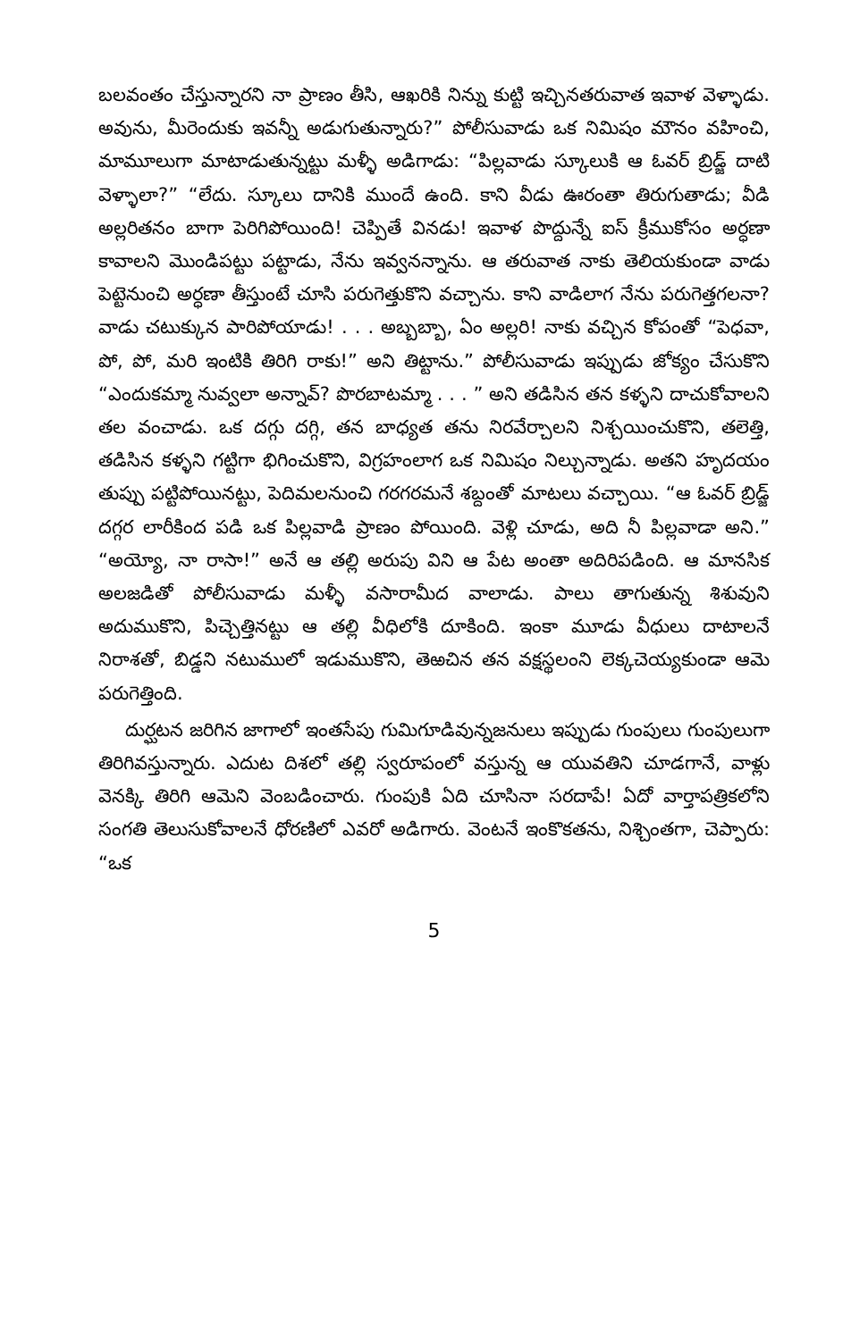బలవంతం చేస్తున్నారని నా ప్రాణం తీసి, ఆఖరికి నిన్ను కుట్టి ఇచ్చినతరువాత ఇవాళ వెళ్ళాడు. అవును, మీరెందుకు ఇవన్నీ అడుగుతున్నారు?” పోలీసువాడు ఒక నిమిషం మౌనం వహించి, మామూలుగా మాటాడుతున్నట్టు మళ్ళీ అడిగాడు: “పిల్లవాడు స్కూలుకి ఆ ఓవర్ బ్రిడ్జ్ దాటి వెళ్ళాలా?” “లేదు. స్కూలు దానికి ముందే ఉంది. కాని వీడు ఊరంతా తిరుగుతాడు; వీడి అల్లరితనం బాగా పెరిగిపోయింది! చెప్పితే వినడు! ఇవాళ పొద్దున్నే ఐస్ క్రీముకోసం అర్ధణా కావాలని మొండిపట్టు పట్టాడు, నేను ఇవ్వనన్నాను. ఆ తరువాత నాకు తెలియకుండా వాడు పెట్టెనుంచి అర్ధణా తీస్తుంటే చూసి పరుగెత్తుకొని వచ్చాను. కాని వాడిలాగ నేను పరుగెత్తగలనా? వాడు చటుక్కున పారిపోయాడు! . . . అబ్బబ్బా, ఏం అల్లరి! నాకు వచ్చిన కోపంతో “పెధవా, పో, పో, మరి ఇంటికి తిరిగి రాకు!” అని తిట్టాను.” పోలీసువాడు ఇప్పుడు జోక్యం చేసుకొని “ఎందుకమ్మా నువ్వలా అన్నావ్? పొరబాటమ్మా . . . ” అని తడిసిన తన కళ్ళని దాచుకోవాలని తల వంచాడు. ఒక దగ్గు దగ్గి, తన బాధ్యత తను నిరవేర్చాలని నిశ్చయించుకొని, తలెత్తి, తడిసిన కళ్ళని గట్టిగా భిగించుకొని, విగ్రహంలాగ ఒక నిమిషం నిల్చున్నాడు. అతని హృదయం తుప్పు పట్టిపోయినట్టు, పెదిమలనుంచి గరగరమనే శబ్దంతో మాటలు వచ్చాయి. “ఆ ఓవర్ బ్రిడ్జ్ దగ్గర లారీకింద పడి ఒక పిల్లవాడి ప్రాణం పోయింది. వెళ్లి చూడు, అది నీ పిల్లవాడా అని.” “అయ్యో, నా రాసా!” అనే ఆ తల్లి అరుపు విని ఆ పేట అంతా అదిరిపడింది. ఆ మానసిక అలజడితో పోలీసువాడు మళ్ళీ వసారామీద వాలాడు. పాలు తాగుతున్న శిశువుని అదుముకొని, పిచ్చెత్తినట్టు ఆ తల్లి వీధిలోకి దూకింది. ఇంకా మూడు వీధులు దాటాలనే నిరాశతో, బిడ్డని నటుములో ఇడుముకొని, తెఱచిన తన వక్షస్థలంని లెక్కచెయ్యకుండా ఆమె పరుగెత్తింది.
దుర్ఘటన జరిగిన జాగాలో ఇంతసేపు గుమిగూడివున్నజనులు ఇప్పుడు గుంపులు గుంపులుగా తిరిగివస్తున్నారు. ఎదుట దిశలో తల్లి స్వరూపంలో వస్తున్న ఆ యువతిని చూడగానే, వాళ్లు వెనక్కి తిరిగి ఆమెని వెంబడించారు. గుంపుకి ఏది చూసినా సరదాపే! ఏదో వార్తాపత్రికలోని సంగతి తెలుసుకోవాలనే ధోరణిలో ఎవరో అడిగారు. వెంటనే ఇంకొకతను, నిశ్చింతగా, చెప్పారు: “ఒక
5